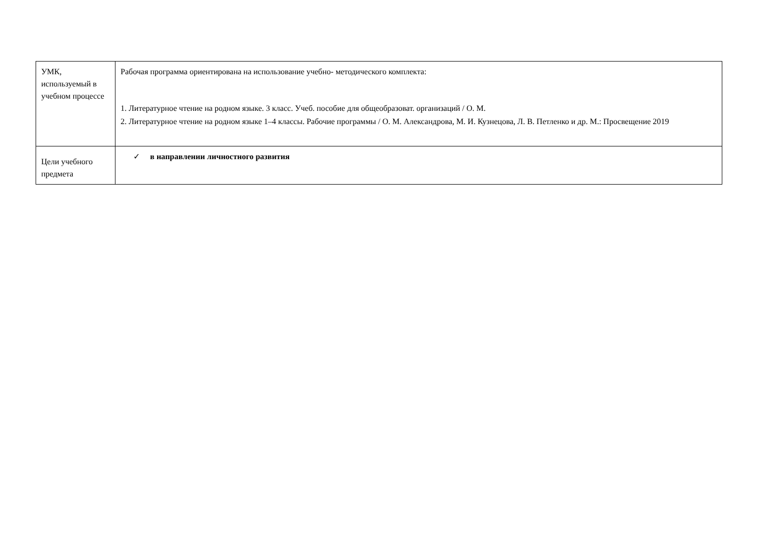| УМК, используемый в учебном процессе | Рабочая программа ориентирована на использование учебно- методического комплекта: 1. Литературное чтение на родном языке. 3 класс. Учеб. пособие для общеобразоват. организаций / О. М. 2. Литературное чтение на родном языке 1–4 классы. Рабочие программы / О. М. Александрова, М. И. Кузнецова, Л. В. Петленко и др. М.: Просвещение 2019 |
| Цели учебного предмета | ✓ в направлении личностного развития |